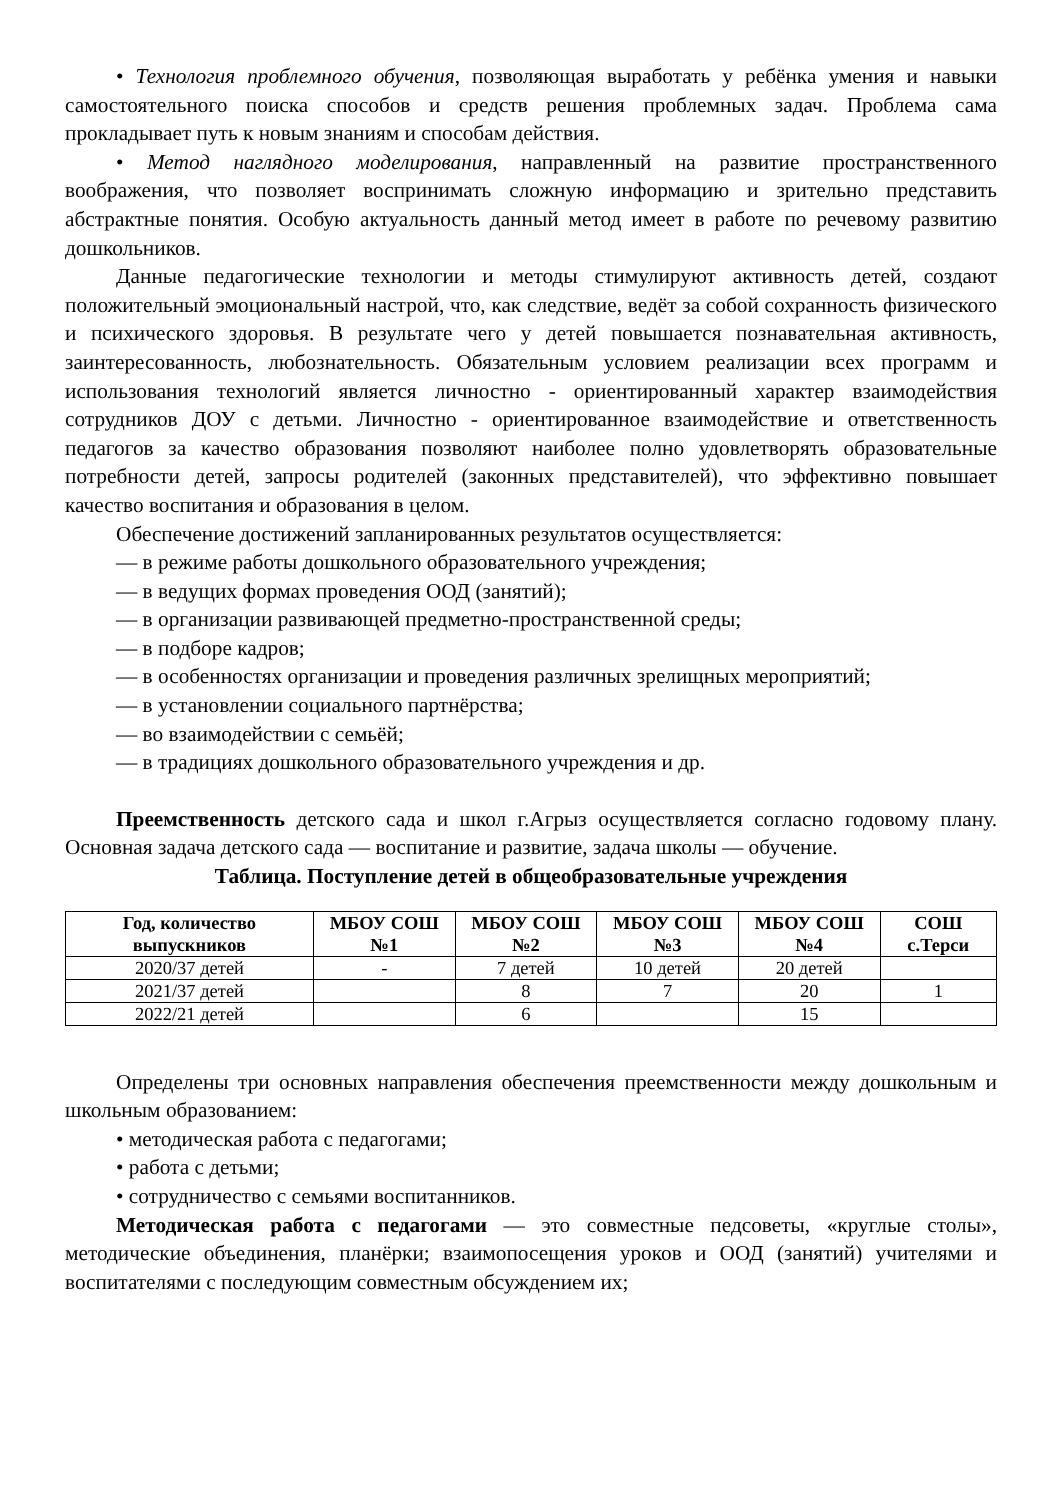• Технология проблемного обучения, позволяющая выработать у ребёнка умения и навыки самостоятельного поиска способов и средств решения проблемных задач. Проблема сама прокладывает путь к новым знаниям и способам действия.
• Метод наглядного моделирования, направленный на развитие пространственного воображения, что позволяет воспринимать сложную информацию и зрительно представить абстрактные понятия. Особую актуальность данный метод имеет в работе по речевому развитию дошкольников.
Данные педагогические технологии и методы стимулируют активность детей, создают положительный эмоциональный настрой, что, как следствие, ведёт за собой сохранность физического и психического здоровья. В результате чего у детей повышается познавательная активность, заинтересованность, любознательность. Обязательным условием реализации всех программ и использования технологий является личностно - ориентированный характер взаимодействия сотрудников ДОУ с детьми. Личностно - ориентированное взаимодействие и ответственность педагогов за качество образования позволяют наиболее полно удовлетворять образовательные потребности детей, запросы родителей (законных представителей), что эффективно повышает качество воспитания и образования в целом.
Обеспечение достижений запланированных результатов осуществляется:
— в режиме работы дошкольного образовательного учреждения;
— в ведущих формах проведения ООД (занятий);
— в организации развивающей предметно-пространственной среды;
— в подборе кадров;
— в особенностях организации и проведения различных зрелищных мероприятий;
— в установлении социального партнёрства;
— во взаимодействии с семьёй;
— в традициях дошкольного образовательного учреждения и др.
Преемственность детского сада и школ г.Агрыз осуществляется согласно годовому плану. Основная задача детского сада — воспитание и развитие, задача школы — обучение.
Таблица. Поступление детей в общеобразовательные учреждения
| Год, количество выпускников | МБОУ СОШ №1 | МБОУ СОШ №2 | МБОУ СОШ №3 | МБОУ СОШ №4 | СОШ с.Терси |
| --- | --- | --- | --- | --- | --- |
| 2020/37 детей | - | 7 детей | 10 детей | 20 детей | |
| 2021/37 детей | | 8 | 7 | 20 | 1 |
| 2022/21 детей | | 6 | | 15 | |
Определены три основных направления обеспечения преемственности между дошкольным и школьным образованием:
• методическая работа с педагогами;
• работа с детьми;
• сотрудничество с семьями воспитанников.
Методическая работа с педагогами — это совместные педсоветы, «круглые столы», методические объединения, планёрки; взаимопосещения уроков и ООД (занятий) учителями и воспитателями с последующим совместным обсуждением их;